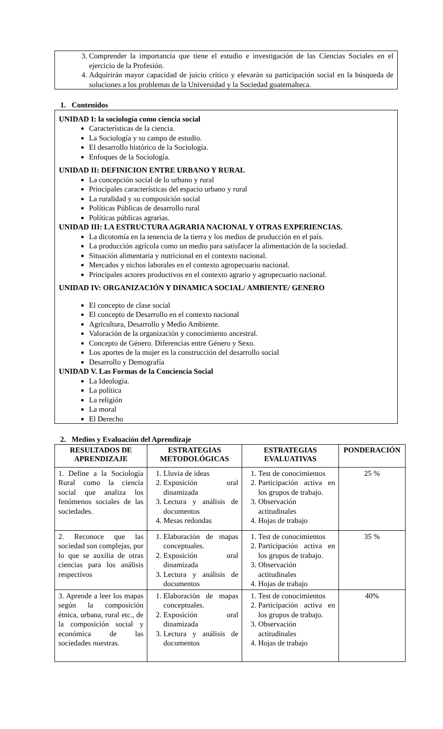3. Comprender la importancia que tiene el estudio e investigación de las Ciencias Sociales en el ejercicio de la Profesión.
4. Adquirirán mayor capacidad de juicio crítico y elevarán su participación social en la búsqueda de soluciones a los problemas de la Universidad y la Sociedad guatemalteca.
1. Contenidos
UNIDAD I: la sociología como ciencia social
Características de la ciencia.
La Sociología y su campo de estudio.
El desarrollo histórico de la Sociología.
Enfoques de la Sociología.
UNIDAD II: DEFINICION ENTRE URBANO Y RURAL
La concepción social de lo urbano y rural
Principales características del espacio urbano y rural
La ruralidad y su composición social
Políticas Públicas de desarrollo rural
Políticas públicas agrarias.
UNIDAD III: LA ESTRUCTURA AGRARIA NACIONAL Y OTRAS EXPERIENCIAS.
La dicotomía en la tenencia de la tierra y los medios de producción en el país.
La producción agrícola como un medio para satisfacer la alimentación de la sociedad.
Situación alimentaria y nutricional en el contexto nacional.
Mercados y nichos laborales en el contexto agropecuario nacional.
Principales actores productivos en el contexto agrario y agropecuario nacional.
UNIDAD IV: ORGANIZACIÓN Y DINAMICA SOCIAL/ AMBIENTE/ GENERO
El concepto de clase social
El concepto de Desarrollo en el contexto nacional
Agricultura, Desarrollo y Medio Ambiente.
Valoración de la organización y conocimiento ancestral.
Concepto de Género. Diferencias entre Género y Sexo.
Los aportes de la mujer en la construcción del desarrollo social
Desarrollo y Demografía
UNIDAD V. Las Formas de la Conciencia Social
La Ideología.
La política
La religión
La moral
El Derecho
2. Medios y Evaluación del Aprendizaje
| RESULTADOS DE APRENDIZAJE | ESTRATEGIAS METODOLÓGICAS | ESTRATEGIAS EVALUATIVAS | PONDERACIÓN |
| --- | --- | --- | --- |
| 1. Define a la Sociología Rural como la ciencia social que analiza los fenómenos sociales de las sociedades. | 1. Lluvia de ideas 2. Exposición oral dinamizada 3. Lectura y análisis de documentos 4. Mesas redondas | 1. Test de conocimientos 2. Participación activa en los grupos de trabajo. 3. Observación actitudinales 4. Hojas de trabajo | 25 % |
| 2. Reconoce que las sociedad son complejas, por lo que se auxilia de otras ciencias para los análisis respectivos | 1. Elaboración de mapas conceptuales. 2. Exposición oral dinamizada 3. Lectura y análisis de documentos | 1. Test de conocimientos 2. Participación activa en los grupos de trabajo. 3. Observación actitudinales 4. Hojas de trabajo | 35 % |
| 3. Aprende a leer los mapas según la composición étnica, urbana, rural etc., de la composición social y económica de las sociedades nuestras. | 1. Elaboración de mapas conceptuales. 2. Exposición oral dinamizada 3. Lectura y análisis de documentos | 1. Test de conocimientos 2. Participación activa en los grupos de trabajo. 3. Observación actitudinales 4. Hojas de trabajo | 40% |